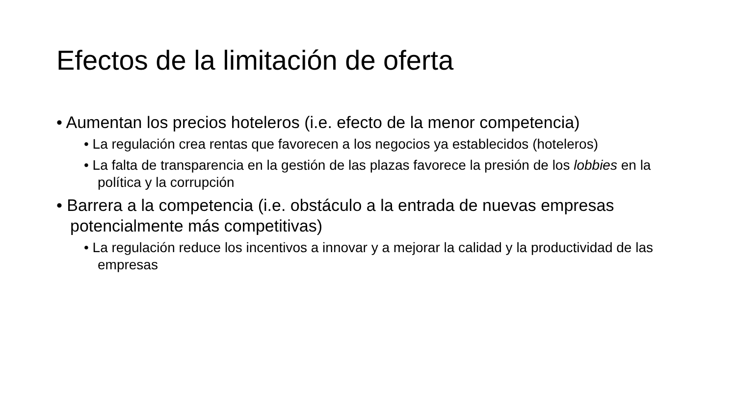Efectos de la limitación de oferta
• Aumentan los precios hoteleros (i.e. efecto de la menor competencia)
• La regulación crea rentas que favorecen a los negocios ya establecidos (hoteleros)
• La falta de transparencia en la gestión de las plazas favorece la presión de los lobbies en la política y la corrupción
• Barrera a la competencia (i.e. obstáculo a la entrada de nuevas empresas potencialmente más competitivas)
• La regulación reduce los incentivos a innovar y a mejorar la calidad y la productividad de las empresas